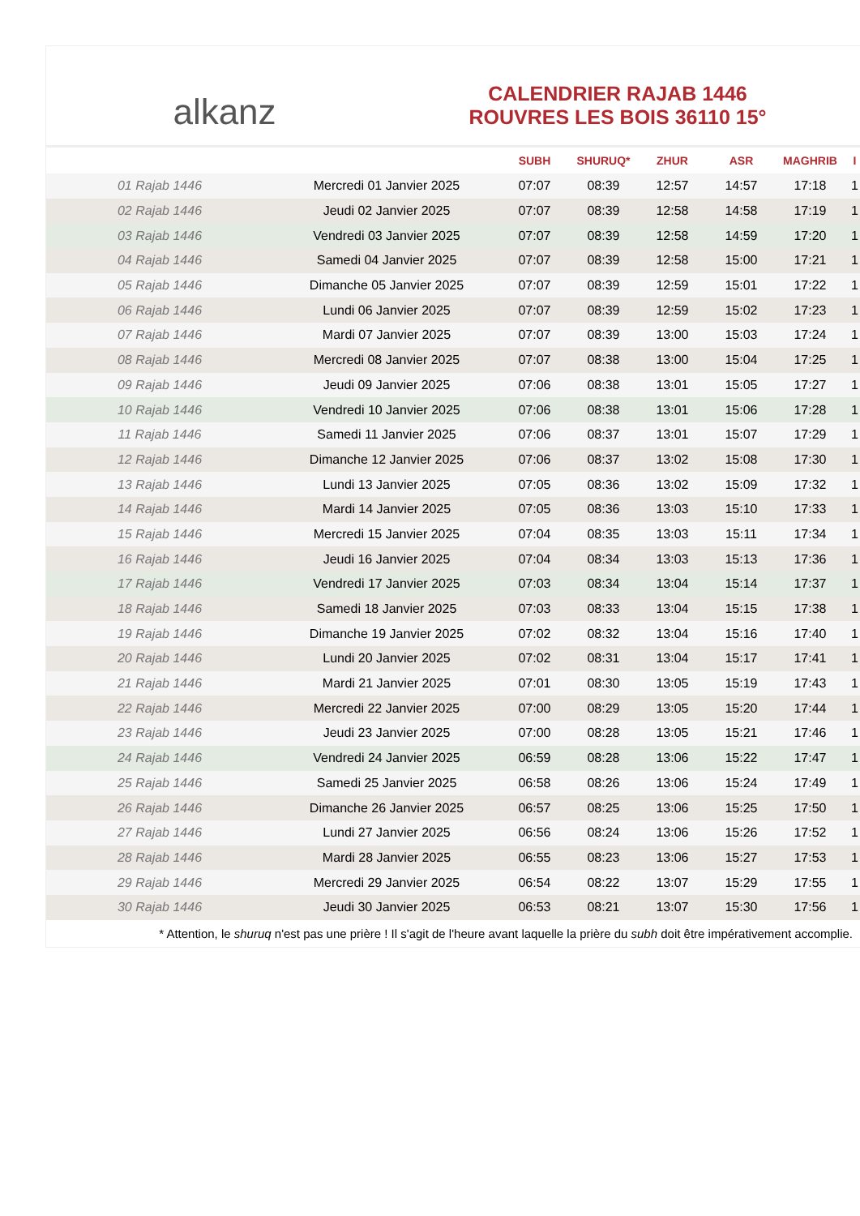alkanz
CALENDRIER RAJAB 1446
ROUVRES LES BOIS 36110 15°
| | | SUBH | SHURUQ* | ZHUR | ASR | MAGHRIB | I |
| --- | --- | --- | --- | --- | --- | --- | --- |
| 01 Rajab 1446 | Mercredi 01 Janvier 2025 | 07:07 | 08:39 | 12:57 | 14:57 | 17:18 | 1 |
| 02 Rajab 1446 | Jeudi 02 Janvier 2025 | 07:07 | 08:39 | 12:58 | 14:58 | 17:19 | 1 |
| 03 Rajab 1446 | Vendredi 03 Janvier 2025 | 07:07 | 08:39 | 12:58 | 14:59 | 17:20 | 1 |
| 04 Rajab 1446 | Samedi 04 Janvier 2025 | 07:07 | 08:39 | 12:58 | 15:00 | 17:21 | 1 |
| 05 Rajab 1446 | Dimanche 05 Janvier 2025 | 07:07 | 08:39 | 12:59 | 15:01 | 17:22 | 1 |
| 06 Rajab 1446 | Lundi 06 Janvier 2025 | 07:07 | 08:39 | 12:59 | 15:02 | 17:23 | 1 |
| 07 Rajab 1446 | Mardi 07 Janvier 2025 | 07:07 | 08:39 | 13:00 | 15:03 | 17:24 | 1 |
| 08 Rajab 1446 | Mercredi 08 Janvier 2025 | 07:07 | 08:38 | 13:00 | 15:04 | 17:25 | 1 |
| 09 Rajab 1446 | Jeudi 09 Janvier 2025 | 07:06 | 08:38 | 13:01 | 15:05 | 17:27 | 1 |
| 10 Rajab 1446 | Vendredi 10 Janvier 2025 | 07:06 | 08:38 | 13:01 | 15:06 | 17:28 | 1 |
| 11 Rajab 1446 | Samedi 11 Janvier 2025 | 07:06 | 08:37 | 13:01 | 15:07 | 17:29 | 1 |
| 12 Rajab 1446 | Dimanche 12 Janvier 2025 | 07:06 | 08:37 | 13:02 | 15:08 | 17:30 | 1 |
| 13 Rajab 1446 | Lundi 13 Janvier 2025 | 07:05 | 08:36 | 13:02 | 15:09 | 17:32 | 1 |
| 14 Rajab 1446 | Mardi 14 Janvier 2025 | 07:05 | 08:36 | 13:03 | 15:10 | 17:33 | 1 |
| 15 Rajab 1446 | Mercredi 15 Janvier 2025 | 07:04 | 08:35 | 13:03 | 15:11 | 17:34 | 1 |
| 16 Rajab 1446 | Jeudi 16 Janvier 2025 | 07:04 | 08:34 | 13:03 | 15:13 | 17:36 | 1 |
| 17 Rajab 1446 | Vendredi 17 Janvier 2025 | 07:03 | 08:34 | 13:04 | 15:14 | 17:37 | 1 |
| 18 Rajab 1446 | Samedi 18 Janvier 2025 | 07:03 | 08:33 | 13:04 | 15:15 | 17:38 | 1 |
| 19 Rajab 1446 | Dimanche 19 Janvier 2025 | 07:02 | 08:32 | 13:04 | 15:16 | 17:40 | 1 |
| 20 Rajab 1446 | Lundi 20 Janvier 2025 | 07:02 | 08:31 | 13:04 | 15:17 | 17:41 | 1 |
| 21 Rajab 1446 | Mardi 21 Janvier 2025 | 07:01 | 08:30 | 13:05 | 15:19 | 17:43 | 1 |
| 22 Rajab 1446 | Mercredi 22 Janvier 2025 | 07:00 | 08:29 | 13:05 | 15:20 | 17:44 | 1 |
| 23 Rajab 1446 | Jeudi 23 Janvier 2025 | 07:00 | 08:28 | 13:05 | 15:21 | 17:46 | 1 |
| 24 Rajab 1446 | Vendredi 24 Janvier 2025 | 06:59 | 08:28 | 13:06 | 15:22 | 17:47 | 1 |
| 25 Rajab 1446 | Samedi 25 Janvier 2025 | 06:58 | 08:26 | 13:06 | 15:24 | 17:49 | 1 |
| 26 Rajab 1446 | Dimanche 26 Janvier 2025 | 06:57 | 08:25 | 13:06 | 15:25 | 17:50 | 1 |
| 27 Rajab 1446 | Lundi 27 Janvier 2025 | 06:56 | 08:24 | 13:06 | 15:26 | 17:52 | 1 |
| 28 Rajab 1446 | Mardi 28 Janvier 2025 | 06:55 | 08:23 | 13:06 | 15:27 | 17:53 | 1 |
| 29 Rajab 1446 | Mercredi 29 Janvier 2025 | 06:54 | 08:22 | 13:07 | 15:29 | 17:55 | 1 |
| 30 Rajab 1446 | Jeudi 30 Janvier 2025 | 06:53 | 08:21 | 13:07 | 15:30 | 17:56 | 1 |
* Attention, le shuruq n'est pas une prière ! Il s'agit de l'heure avant laquelle la prière du subh doit être impérativement accomplie.